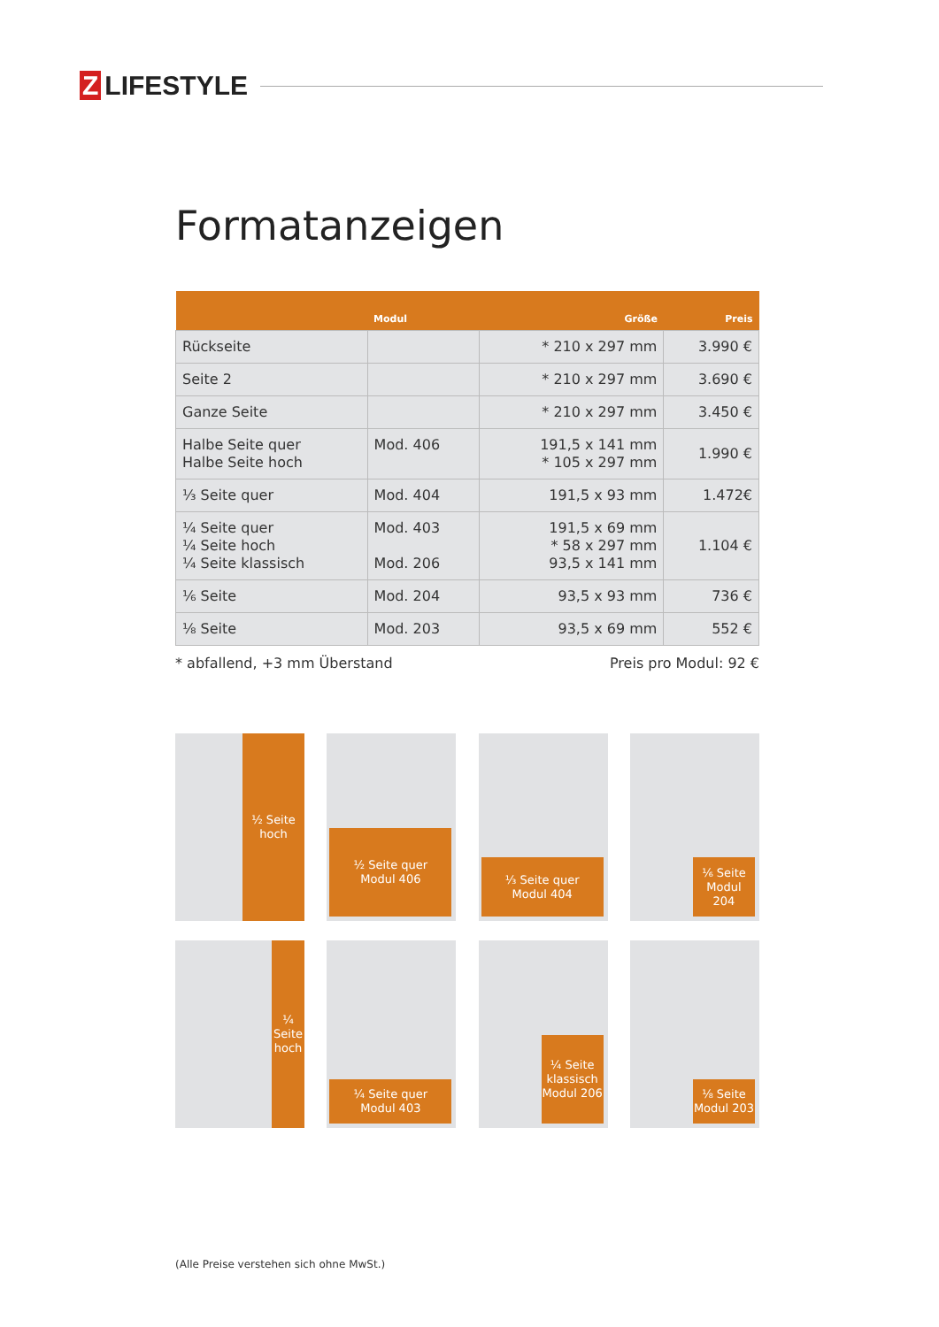Z LIFESTYLE
Formatanzeigen
| | Modul | Größe | Preis |
| --- | --- | --- | --- |
| Rückseite | | * 210 x 297 mm | 3.990 € |
| Seite 2 | | * 210 x 297 mm | 3.690 € |
| Ganze Seite | | * 210 x 297 mm | 3.450 € |
| Halbe Seite quer Halbe Seite hoch | Mod. 406 | 191,5 x 141 mm * 105 x 297 mm | 1.990 € |
| ⅓ Seite quer | Mod. 404 | 191,5 x 93 mm | 1.472€ |
| ¼ Seite quer ¼ Seite hoch ¼ Seite klassisch | Mod. 403 Mod. 206 | 191,5 x 69 mm * 58 x 297 mm 93,5 x 141 mm | 1.104 € |
| ⅙ Seite | Mod. 204 | 93,5 x 93 mm | 736 € |
| ⅛ Seite | Mod. 203 | 93,5 x 69 mm | 552 € |
* abfallend, +3 mm Überstand Preis pro Modul: 92 €
½ Seite
hoch
½ Seite quer
Modul 406
⅓ Seite quer
Modul 404
⅙ Seite
Modul
204
¼
Seite
hoch
¼ Seite quer
Modul 403
¼ Seite
klassisch
Modul 206
⅛ Seite
Modul 203
(Alle Preise verstehen sich ohne MwSt.)